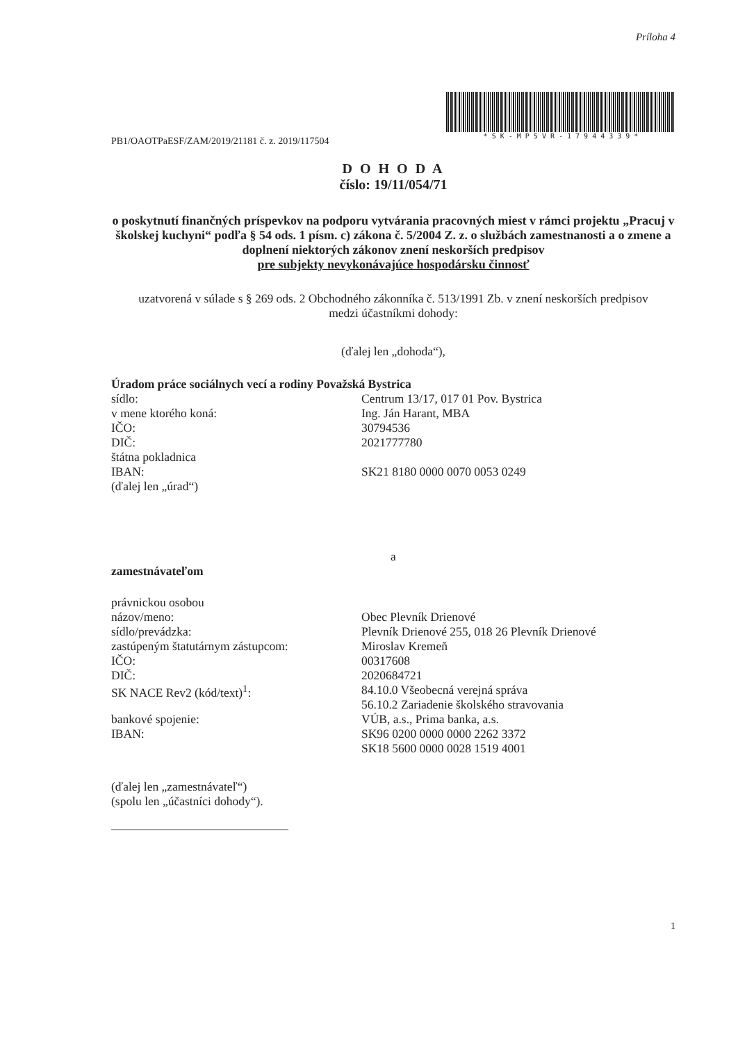Príloha 4
* S K - M P S V R - 1 7 9 4 4 3 3 9 *
PB1/OAOTPaESF/ZAM/2019/21181 č. z. 2019/117504
D O H O D A
číslo: 19/11/054/71
o poskytnutí finančných príspevkov na podporu vytvárania pracovných miest v rámci projektu „Pracuj v školskej kuchyni“ podľa § 54 ods. 1 písm. c) zákona č. 5/2004 Z. z. o službách zamestnanosti a o zmene a doplnení niektorých zákonov znení neskorších predpisov
pre subjekty nevykonávajúce hospodársku činnosť
uzatvorená v súlade s § 269 ods. 2 Obchodného zákonníka č. 513/1991 Zb. v znení neskorších predpisov
medzi účastníkmi dohody:
(ďalej len „dohoda“),
Úradom práce sociálnych vecí a rodiny Považská Bystrica
sídlo: Centrum 13/17, 017 01 Pov. Bystrica
v mene ktorého koná: Ing. Ján Harant, MBA
IČO: 30794536
DIČ: 2021777780
štátna pokladnica
IBAN: SK21 8180 0000 0070 0053 0249
(ďalej len „úrad“)
a
zamestnávateľom
právnickou osobou
názov/meno: Obec Plevník Drienové
sídlo/prevádzka: Plevník Drienové 255, 018 26 Plevník Drienové
zastúpeným štatutárnym zástupcom: Miroslav Kremeň
IČO: 00317608
DIČ: 2020684721
SK NACE Rev2 (kód/text)<sup>1</sup>: 84.10.0 Všeobecná verejná správa
56.10.2 Zariadenie školského stravovania
bankové spojenie: VÚB, a.s., Prima banka, a.s.
IBAN: SK96 0200 0000 0000 2262 3372
SK18 5600 0000 0028 1519 4001
(ďalej len „zamestnávateľ“)
(spolu len „účastníci dohody“).
1